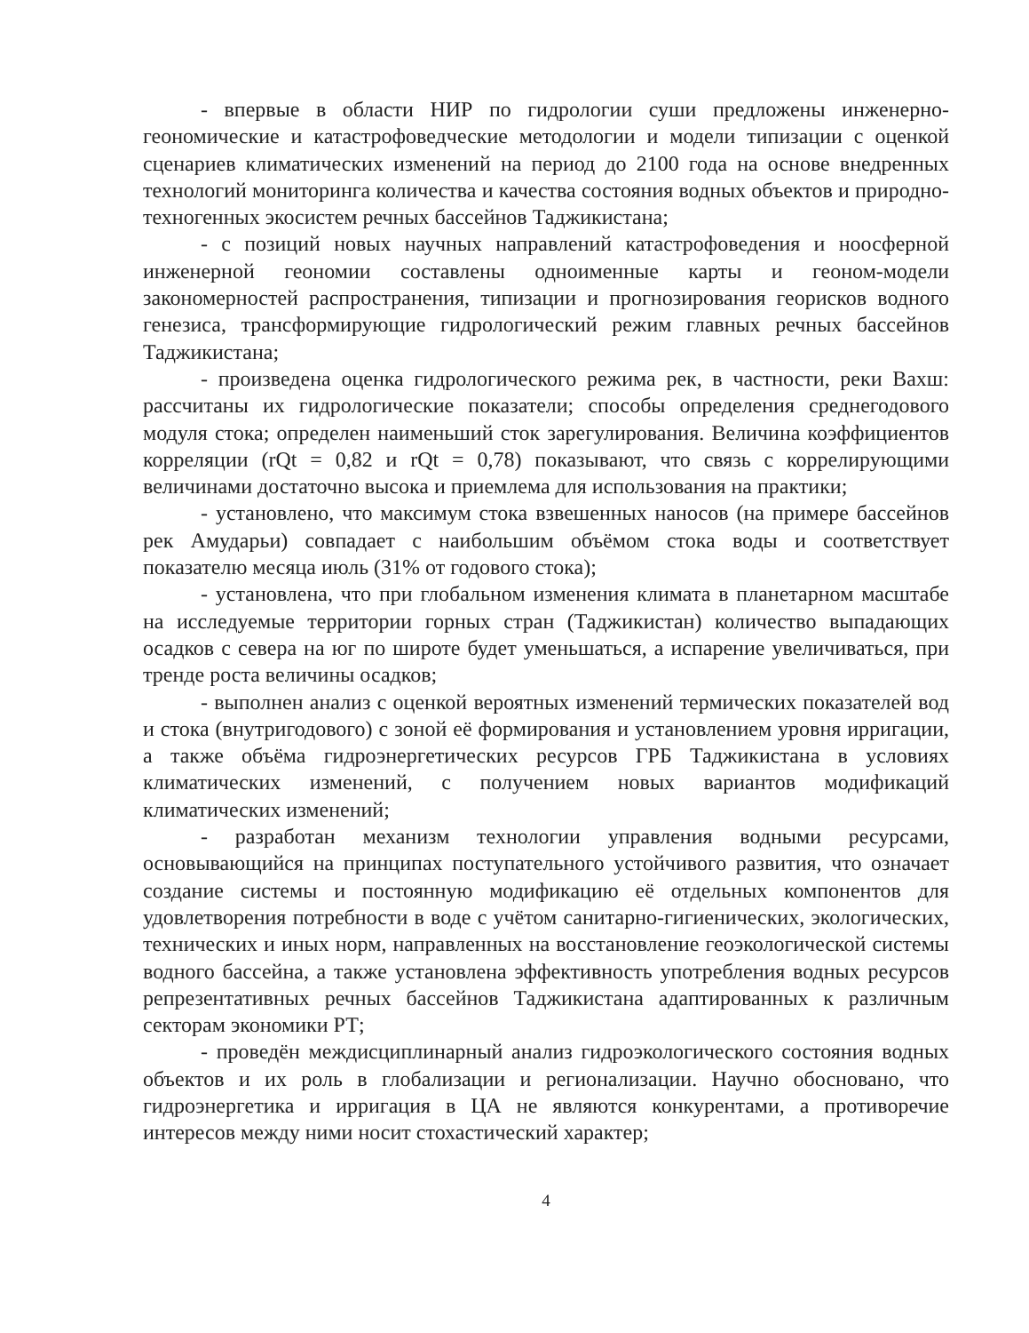- впервые в области НИР по гидрологии суши предложены инженерно-геономические и катастрофоведческие методологии и модели типизации с оценкой сценариев климатических изменений на период до 2100 года на основе внедренных технологий мониторинга количества и качества состояния водных объектов и природно-техногенных экосистем речных бассейнов Таджикистана;
- с позиций новых научных направлений катастрофоведения и ноосферной инженерной геономии составлены одноименные карты и геоном-модели закономерностей распространения, типизации и прогнозирования георисков водного генезиса, трансформирующие гидрологический режим главных речных бассейнов Таджикистана;
- произведена оценка гидрологического режима рек, в частности, реки Вахш: рассчитаны их гидрологические показатели; способы определения среднегодового модуля стока; определен наименьший сток зарегулирования. Величина коэффициентов корреляции (rQt = 0,82 и rQt = 0,78) показывают, что связь с коррелирующими величинами достаточно высока и приемлема для использования на практики;
- установлено, что максимум стока взвешенных наносов (на примере бассейнов рек Амударьи) совпадает с наибольшим объёмом стока воды и соответствует показателю месяца июль (31% от годового стока);
- установлена, что при глобальном изменения климата в планетарном масштабе на исследуемые территории горных стран (Таджикистан) количество выпадающих осадков с севера на юг по широте будет уменьшаться, а испарение увеличиваться, при тренде роста величины осадков;
- выполнен анализ с оценкой вероятных изменений термических показателей вод и стока (внутригодового) с зоной её формирования и установлением уровня ирригации, а также объёма гидроэнергетических ресурсов ГРБ Таджикистана в условиях климатических изменений, с получением новых вариантов модификаций климатических изменений;
- разработан механизм технологии управления водными ресурсами, основывающийся на принципах поступательного устойчивого развития, что означает создание системы и постоянную модификацию её отдельных компонентов для удовлетворения потребности в воде с учётом санитарно-гигиенических, экологических, технических и иных норм, направленных на восстановление геоэкологической системы водного бассейна, а также установлена эффективность употребления водных ресурсов репрезентативных речных бассейнов Таджикистана адаптированных к различным секторам экономики РТ;
- проведён междисциплинарный анализ гидроэкологического состояния водных объектов и их роль в глобализации и регионализации. Научно обосновано, что гидроэнергетика и ирригация в ЦА не являются конкурентами, а противоречие интересов между ними носит стохастический характер;
4